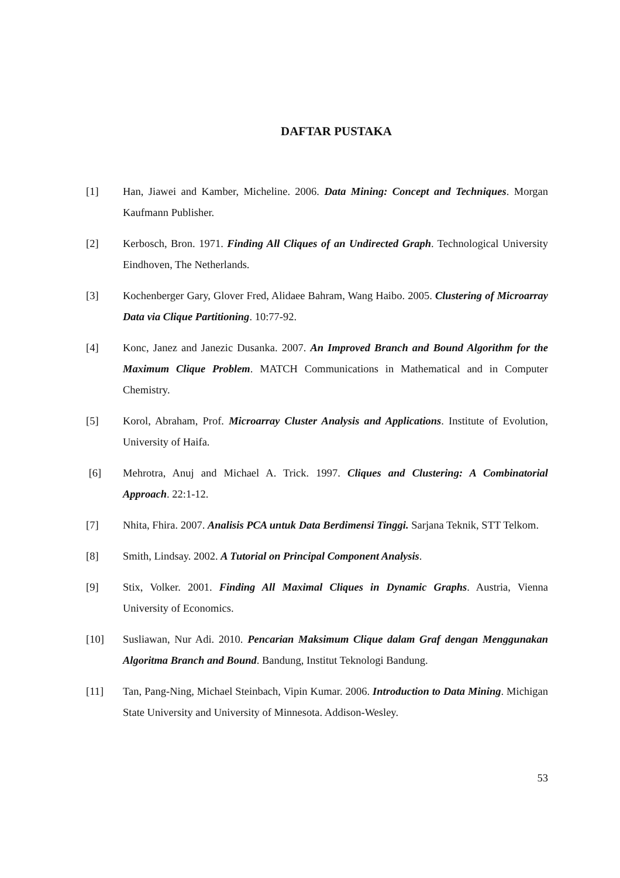DAFTAR PUSTAKA
[1] Han, Jiawei and Kamber, Micheline. 2006. Data Mining: Concept and Techniques. Morgan Kaufmann Publisher.
[2] Kerbosch, Bron. 1971. Finding All Cliques of an Undirected Graph. Technological University Eindhoven, The Netherlands.
[3] Kochenberger Gary, Glover Fred, Alidaee Bahram, Wang Haibo. 2005. Clustering of Microarray Data via Clique Partitioning. 10:77-92.
[4] Konc, Janez and Janezic Dusanka. 2007. An Improved Branch and Bound Algorithm for the Maximum Clique Problem. MATCH Communications in Mathematical and in Computer Chemistry.
[5] Korol, Abraham, Prof. Microarray Cluster Analysis and Applications. Institute of Evolution, University of Haifa.
[6] Mehrotra, Anuj and Michael A. Trick. 1997. Cliques and Clustering: A Combinatorial Approach. 22:1-12.
[7] Nhita, Fhira. 2007. Analisis PCA untuk Data Berdimensi Tinggi. Sarjana Teknik, STT Telkom.
[8] Smith, Lindsay. 2002. A Tutorial on Principal Component Analysis.
[9] Stix, Volker. 2001. Finding All Maximal Cliques in Dynamic Graphs. Austria, Vienna University of Economics.
[10] Susliawan, Nur Adi. 2010. Pencarian Maksimum Clique dalam Graf dengan Menggunakan Algoritma Branch and Bound. Bandung, Institut Teknologi Bandung.
[11] Tan, Pang-Ning, Michael Steinbach, Vipin Kumar. 2006. Introduction to Data Mining. Michigan State University and University of Minnesota. Addison-Wesley.
53